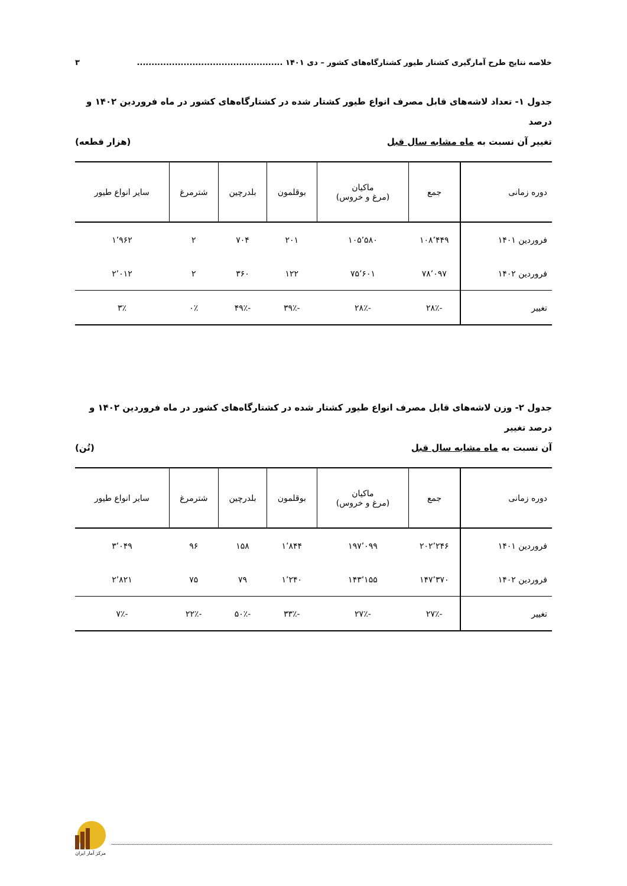خلاصه نتایج طرح آمارگیری کشتار طیور کشتارگاه‌های کشور – دی ۱۴۰۱ .................................................. ۳
جدول ۱- تعداد لاشه‌های قابل مصرف انواع طیور کشتار شده در کشتارگاه‌های کشور در ماه فروردین ۱۴۰۲ و درصد
تغییر آن نسبت به ماه مشابه سال قبل (هزار قطعه)
| دوره زمانی | جمع | ماکیان (مرغ و خروس) | بوقلمون | بلدرچین | شترمرغ | سایر انواع طیور |
| --- | --- | --- | --- | --- | --- | --- |
| فروردین ۱۴۰۱ | ۱۰۸٬۴۴۹ | ۱۰۵٬۵۸۰ | ۲۰۱ | ۷۰۴ | ۲ | ۱٬۹۶۲ |
| فروردین ۱۴۰۲ | ۷۸٬۰۹۷ | ۷۵٬۶۰۱ | ۱۲۲ | ۳۶۰ | ۲ | ۲٬۰۱۲ |
| تغییر | -۲۸٪ | -۲۸٪ | -۳۹٪ | -۴۹٪ | ۰٪ | ۳٪ |
جدول ۲- وزن لاشه‌های قابل مصرف انواع طیور کشتار شده در کشتارگاه‌های کشور در ماه فروردین ۱۴۰۲ و درصد تغییر
آن نسبت به ماه مشابه سال قبل (تُن)
| دوره زمانی | جمع | ماکیان (مرغ و خروس) | بوقلمون | بلدرچین | شترمرغ | سایر انواع طیور |
| --- | --- | --- | --- | --- | --- | --- |
| فروردین ۱۴۰۱ | ۲۰۲٬۲۴۶ | ۱۹۷٬۰۹۹ | ۱٬۸۴۴ | ۱۵۸ | ۹۶ | ۳٬۰۴۹ |
| فروردین ۱۴۰۲ | ۱۴۷٬۳۷۰ | ۱۴۳٬۱۵۵ | ۱٬۲۴۰ | ۷۹ | ۷۵ | ۲٬۸۲۱ |
| تغییر | -۲۷٪ | -۲۷٪ | -۳۳٪ | -۵۰٪ | -۲۲٪ | -۷٪ |
مرکز آمار ایران